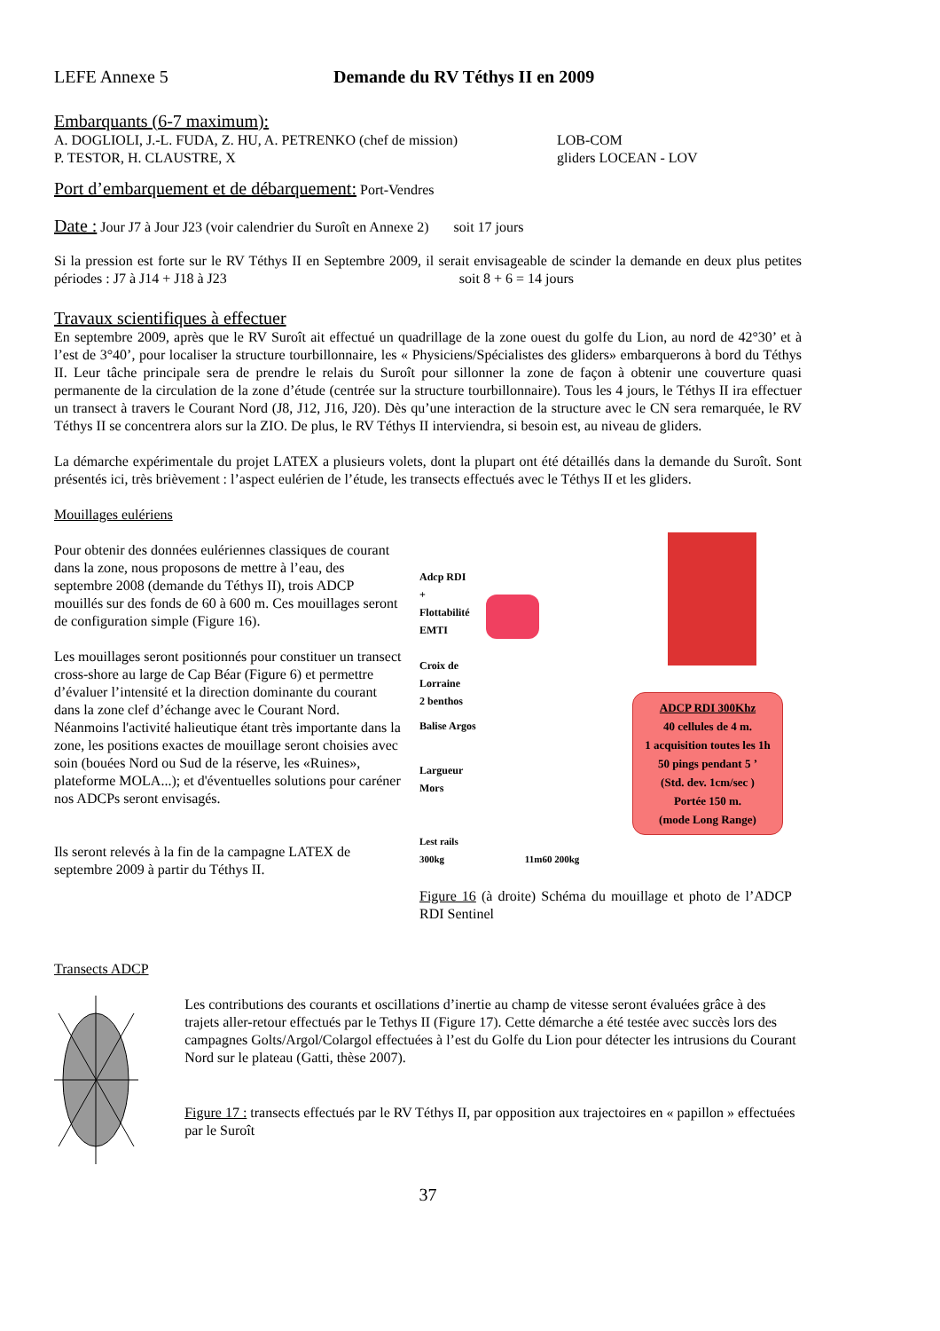LEFE Annexe 5 Demande du RV Téthys II en 2009
Embarquants (6-7 maximum):
A. DOGLIOLI, J.-L. FUDA, Z. HU, A. PETRENKO (chef de mission)
P. TESTOR, H. CLAUSTRE, X
LOB-COM
gliders LOCEAN - LOV
Port d’embarquement et de débarquement: Port-Vendres
Date : Jour J7 à Jour J23 (voir calendrier du Suroît en Annexe 2) soit 17 jours
Si la pression est forte sur le RV Téthys II en Septembre 2009, il serait envisageable de scinder la demande en deux plus petites périodes : J7 à J14 + J18 à J23 soit 8 + 6 = 14 jours
Travaux scientifiques à effectuer
En septembre 2009, après que le RV Suroît ait effectué un quadrillage de la zone ouest du golfe du Lion, au nord de 42°30’ et à l’est de 3°40’, pour localiser la structure tourbillonnaire, les « Physiciens/Spécialistes des gliders» embarquerons à bord du Téthys II. Leur tâche principale sera de prendre le relais du Suroît pour sillonner la zone de façon à obtenir une couverture quasi permanente de la circulation de la zone d’étude (centrée sur la structure tourbillonnaire). Tous les 4 jours, le Téthys II ira effectuer un transect à travers le Courant Nord (J8, J12, J16, J20). Dès qu’une interaction de la structure avec le CN sera remarquée, le RV Téthys II se concentrera alors sur la ZIO. De plus, le RV Téthys II interviendra, si besoin est, au niveau de gliders.
La démarche expérimentale du projet LATEX a plusieurs volets, dont la plupart ont été détaillés dans la demande du Suroît. Sont présentés ici, très brièvement : l’aspect eulérien de l’étude, les transects effectués avec le Téthys II et les gliders.
Mouillages eulériens
Pour obtenir des données eulériennes classiques de courant dans la zone, nous proposons de mettre à l’eau, des septembre 2008 (demande du Téthys II), trois ADCP mouillés sur des fonds de 60 à 600 m. Ces mouillages seront de configuration simple (Figure 16).
Les mouillages seront positionnés pour constituer un transect cross-shore au large de Cap Béar (Figure 6) et permettre d’évaluer l’intensité et la direction dominante du courant dans la zone clef d’échange avec le Courant Nord. Néanmoins l'activité halieutique étant très importante dans la zone, les positions exactes de mouillage seront choisies avec soin (bouées Nord ou Sud de la réserve, les «Ruines», plateforme MOLA...); et d'éventuelles solutions pour caréner nos ADCPs seront envisagés.
Ils seront relevés à la fin de la campagne LATEX de septembre 2009 à partir du Téthys II.
Adcp RDI
+
Flottabilité
EMTI
Croix de
Lorraine
2 benthos
Balise Argos
Largueur
Mors
Lest rails
300kg 11m60 200kg
ADCP RDI 300Khz
40 cellules de 4 m.
1 acquisition toutes les 1h
50 pings pendant 5 ’
(Std. dev. 1cm/sec )
Portée 150 m.
(mode Long Range)
Figure 16 (à droite) Schéma du mouillage et photo de l’ADCP RDI Sentinel
Transects ADCP
Les contributions des courants et oscillations d’inertie au champ de vitesse seront évaluées grâce à des trajets aller-retour effectués par le Tethys II (Figure 17). Cette démarche a été testée avec succès lors des campagnes Golts/Argol/Colargol effectuées à l’est du Golfe du Lion pour détecter les intrusions du Courant Nord sur le plateau (Gatti, thèse 2007).
Figure 17 : transects effectués par le RV Téthys II, par opposition aux trajectoires en « papillon » effectuées par le Suroît
37